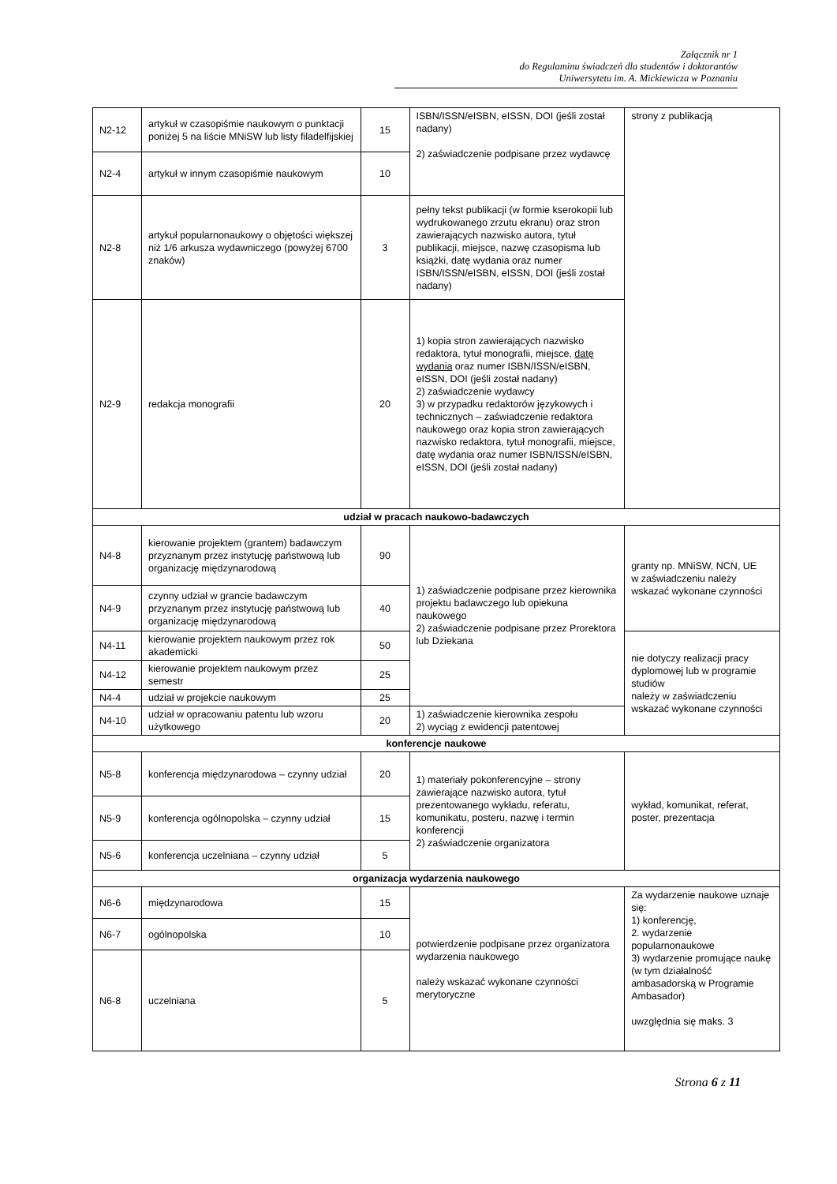Załącznik nr 1
do Regulaminu świadczeń dla studentów i doktorantów
Uniwersytetu im. A. Mickiewicza w Poznaniu
| N2-12 | artykuł w czasopiśmie naukowym o punktacji poniżej 5 na liście MNiSW lub listy filadelfijskiej | 15 | ISBN/ISSN/eISBN, eISSN, DOI (jeśli został nadany) 2) zaświadczenie podpisane przez wydawcę | strony z publikacją |
| N2-4 | artykuł w innym czasopiśmie naukowym | 10 | | |
| N2-8 | artykuł popularnonaukowy o objętości większej niż 1/6 arkusza wydawniczego (powyżej 6700 znaków) | 3 | pełny tekst publikacji (w formie kserokopii lub wydrukowanego zrzutu ekranu) oraz stron zawierających nazwisko autora, tytuł publikacji, miejsce, nazwę czasopisma lub książki, datę wydania oraz numer ISBN/ISSN/eISBN, eISSN, DOI (jeśli został nadany) | |
| N2-9 | redakcja monografii | 20 | 1) kopia stron zawierających nazwisko redaktora, tytuł monografii, miejsce, datę wydania oraz numer ISBN/ISSN/eISBN, eISSN, DOI (jeśli został nadany) 2) zaświadczenie wydawcy 3) w przypadku redaktorów językowych i technicznych – zaświadczenie redaktora naukowego oraz kopia stron zawierających nazwisko redaktora, tytuł monografii, miejsce, datę wydania oraz numer ISBN/ISSN/eISBN, eISSN, DOI (jeśli został nadany) | |
| udział w pracach naukowo-badawczych | | | | |
| N4-8 | kierowanie projektem (grantem) badawczym przyznanym przez instytucję państwową lub organizację międzynarodową | 90 | 1) zaświadczenie podpisane przez kierownika projektu badawczego lub opiekuna naukowego 2) zaświadczenie podpisane przez Prorektora lub Dziekana | granty np. MNiSW, NCN, UE w zaświadczeniu należy wskazać wykonane czynności |
| N4-9 | czynny udział w grancie badawczym przyznanym przez instytucję państwową lub organizację międzynarodową | 40 | | |
| N4-11 | kierowanie projektem naukowym przez rok akademicki | 50 | | nie dotyczy realizacji pracy dyplomowej lub w programie studiów należy w zaświadczeniu wskazać wykonane czynności |
| N4-12 | kierowanie projektem naukowym przez semestr | 25 | | |
| N4-4 | udział w projekcie naukowym | 25 | | |
| N4-10 | udział w opracowaniu patentu lub wzoru użytkowego | 20 | 1) zaświadczenie kierownika zespołu 2) wyciąg z ewidencji patentowej | |
| konferencje naukowe | | | | |
| N5-8 | konferencja międzynarodowa – czynny udział | 20 | 1) materiały pokonferencyjne – strony zawierające nazwisko autora, tytuł prezentowanego wykładu, referatu, komunikatu, posteru, nazwę i termin konferencji 2) zaświadczenie organizatora | wykład, komunikat, referat, poster, prezentacja |
| N5-9 | konferencja ogólnopolska – czynny udział | 15 | | |
| N5-6 | konferencja uczelniana – czynny udział | 5 | | |
| organizacja wydarzenia naukowego | | | | |
| N6-6 | międzynarodowa | 15 | potwierdzenie podpisane przez organizatora wydarzenia naukowego należy wskazać wykonane czynności merytoryczne | Za wydarzenie naukowe uznaje się: 1) konferencję, 2. wydarzenie popularnonaukowe 3) wydarzenie promujące naukę (w tym działalność ambasadorską w Programie Ambasador) uwzględnia się maks. 3 |
| N6-7 | ogólnopolska | 10 | | |
| N6-8 | uczelniana | 5 | | |
Strona 6 z 11